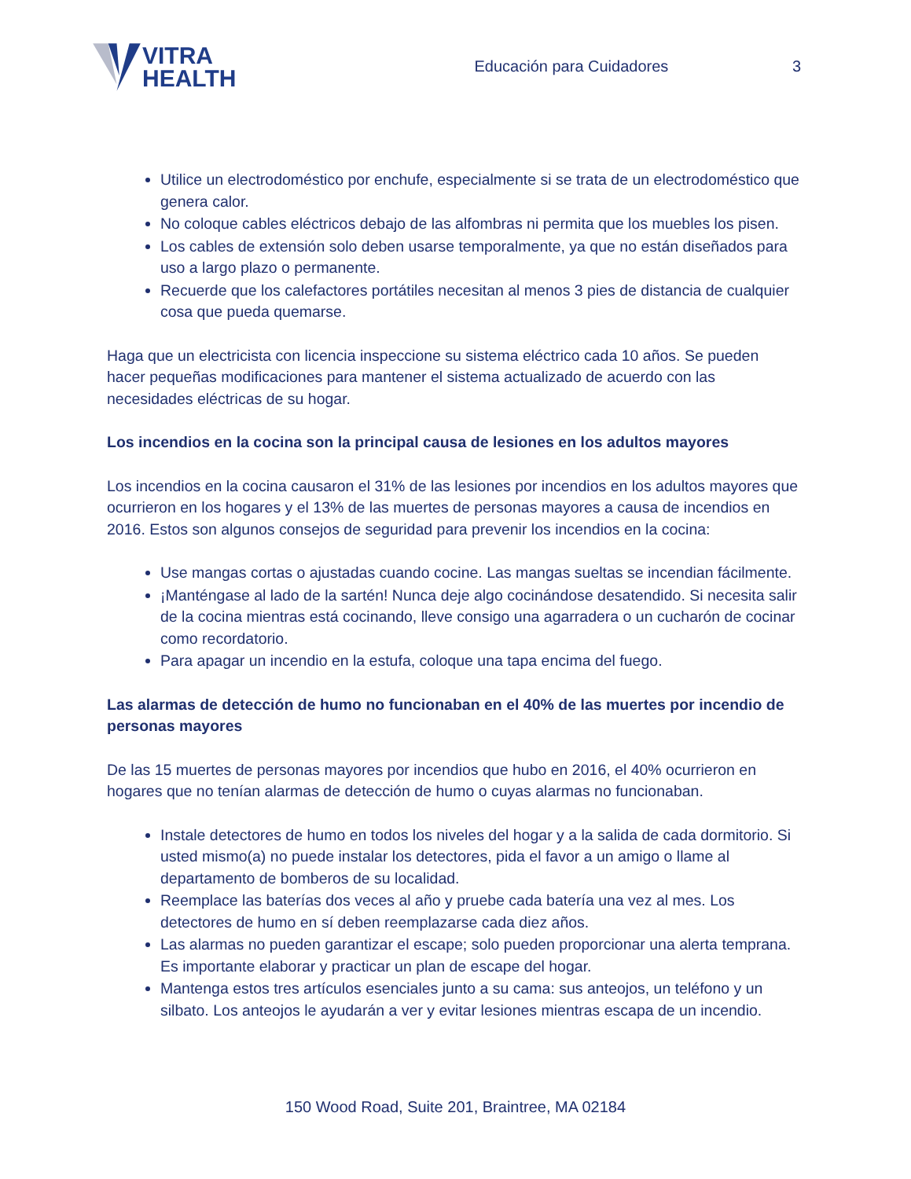VITRA
HEALTH
Educación para Cuidadores 3
Utilice un electrodoméstico por enchufe, especialmente si se trata de un electrodoméstico que genera calor.
No coloque cables eléctricos debajo de las alfombras ni permita que los muebles los pisen.
Los cables de extensión solo deben usarse temporalmente, ya que no están diseñados para uso a largo plazo o permanente.
Recuerde que los calefactores portátiles necesitan al menos 3 pies de distancia de cualquier cosa que pueda quemarse.
Haga que un electricista con licencia inspeccione su sistema eléctrico cada 10 años. Se pueden hacer pequeñas modificaciones para mantener el sistema actualizado de acuerdo con las necesidades eléctricas de su hogar.
Los incendios en la cocina son la principal causa de lesiones en los adultos mayores
Los incendios en la cocina causaron el 31% de las lesiones por incendios en los adultos mayores que ocurrieron en los hogares y el 13% de las muertes de personas mayores a causa de incendios en 2016. Estos son algunos consejos de seguridad para prevenir los incendios en la cocina:
Use mangas cortas o ajustadas cuando cocine. Las mangas sueltas se incendian fácilmente.
¡Manténgase al lado de la sartén! Nunca deje algo cocinándose desatendido. Si necesita salir de la cocina mientras está cocinando, lleve consigo una agarradera o un cucharón de cocinar como recordatorio.
Para apagar un incendio en la estufa, coloque una tapa encima del fuego.
Las alarmas de detección de humo no funcionaban en el 40% de las muertes por incendio de personas mayores
De las 15 muertes de personas mayores por incendios que hubo en 2016, el 40% ocurrieron en hogares que no tenían alarmas de detección de humo o cuyas alarmas no funcionaban.
Instale detectores de humo en todos los niveles del hogar y a la salida de cada dormitorio. Si usted mismo(a) no puede instalar los detectores, pida el favor a un amigo o llame al departamento de bomberos de su localidad.
Reemplace las baterías dos veces al año y pruebe cada batería una vez al mes. Los detectores de humo en sí deben reemplazarse cada diez años.
Las alarmas no pueden garantizar el escape; solo pueden proporcionar una alerta temprana. Es importante elaborar y practicar un plan de escape del hogar.
Mantenga estos tres artículos esenciales junto a su cama: sus anteojos, un teléfono y un silbato. Los anteojos le ayudarán a ver y evitar lesiones mientras escapa de un incendio.
150 Wood Road, Suite 201, Braintree, MA 02184